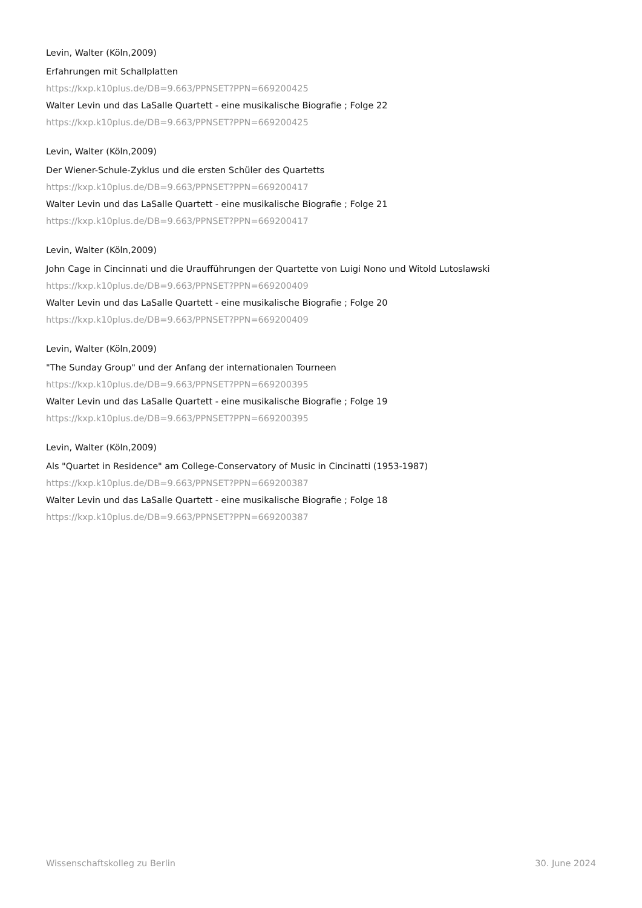Levin, Walter (Köln,2009)
Erfahrungen mit Schallplatten
https://kxp.k10plus.de/DB=9.663/PPNSET?PPN=669200425
Walter Levin und das LaSalle Quartett - eine musikalische Biografie ; Folge 22
https://kxp.k10plus.de/DB=9.663/PPNSET?PPN=669200425
Levin, Walter (Köln,2009)
Der Wiener-Schule-Zyklus und die ersten Schüler des Quartetts
https://kxp.k10plus.de/DB=9.663/PPNSET?PPN=669200417
Walter Levin und das LaSalle Quartett - eine musikalische Biografie ; Folge 21
https://kxp.k10plus.de/DB=9.663/PPNSET?PPN=669200417
Levin, Walter (Köln,2009)
John Cage in Cincinnati und die Uraufführungen der Quartette von Luigi Nono und Witold Lutoslawski
https://kxp.k10plus.de/DB=9.663/PPNSET?PPN=669200409
Walter Levin und das LaSalle Quartett - eine musikalische Biografie ; Folge 20
https://kxp.k10plus.de/DB=9.663/PPNSET?PPN=669200409
Levin, Walter (Köln,2009)
"The Sunday Group" und der Anfang der internationalen Tourneen
https://kxp.k10plus.de/DB=9.663/PPNSET?PPN=669200395
Walter Levin und das LaSalle Quartett - eine musikalische Biografie ; Folge 19
https://kxp.k10plus.de/DB=9.663/PPNSET?PPN=669200395
Levin, Walter (Köln,2009)
Als "Quartet in Residence" am College-Conservatory of Music in Cincinatti (1953-1987)
https://kxp.k10plus.de/DB=9.663/PPNSET?PPN=669200387
Walter Levin und das LaSalle Quartett - eine musikalische Biografie ; Folge 18
https://kxp.k10plus.de/DB=9.663/PPNSET?PPN=669200387
Wissenschaftskolleg zu Berlin 30. June 2024